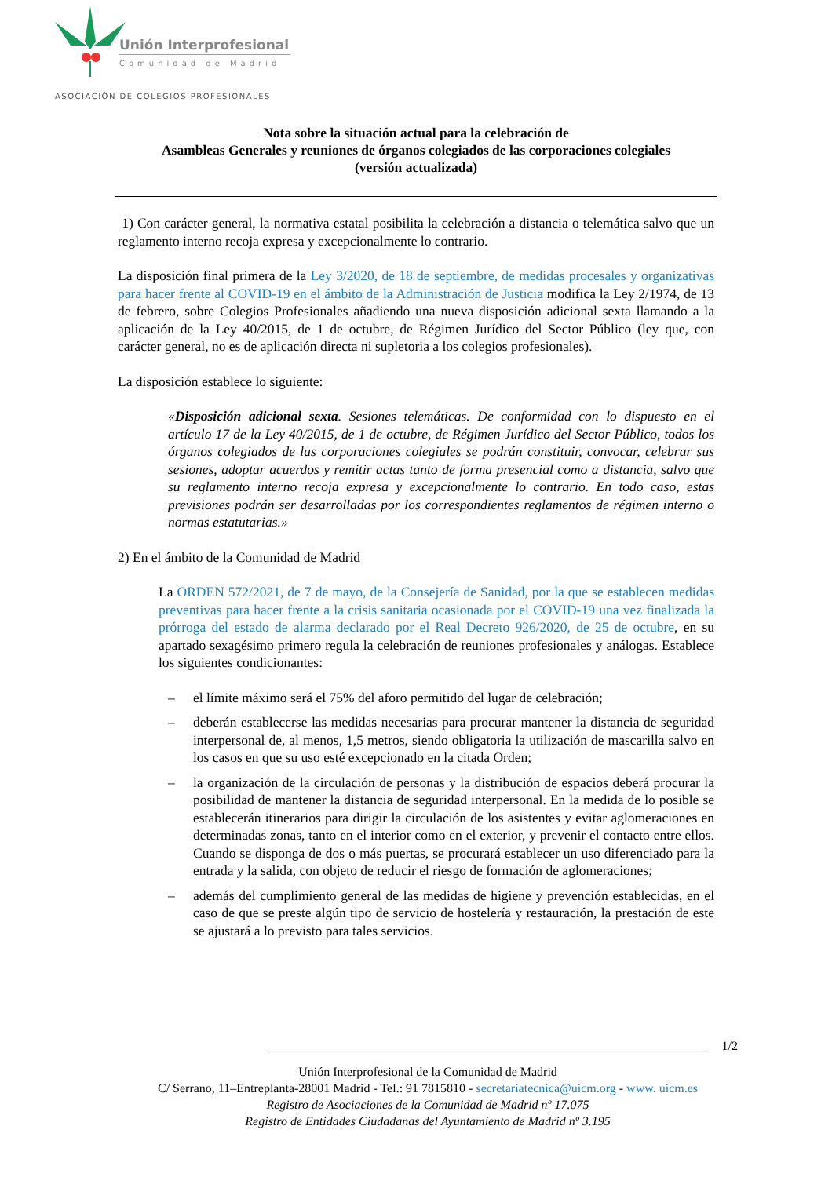Unión Interprofesional
Comunidad de Madrid
ASOCIACIÓN DE COLEGIOS PROFESIONALES
Nota sobre la situación actual para la celebración de
Asambleas Generales y reuniones de órganos colegiados de las corporaciones colegiales
(versión actualizada)
1) Con carácter general, la normativa estatal posibilita la celebración a distancia o telemática salvo que un reglamento interno recoja expresa y excepcionalmente lo contrario.
La disposición final primera de la Ley 3/2020, de 18 de septiembre, de medidas procesales y organizativas para hacer frente al COVID-19 en el ámbito de la Administración de Justicia modifica la Ley 2/1974, de 13 de febrero, sobre Colegios Profesionales añadiendo una nueva disposición adicional sexta llamando a la aplicación de la Ley 40/2015, de 1 de octubre, de Régimen Jurídico del Sector Público (ley que, con carácter general, no es de aplicación directa ni supletoria a los colegios profesionales).
La disposición establece lo siguiente:
«Disposición adicional sexta. Sesiones telemáticas. De conformidad con lo dispuesto en el artículo 17 de la Ley 40/2015, de 1 de octubre, de Régimen Jurídico del Sector Público, todos los órganos colegiados de las corporaciones colegiales se podrán constituir, convocar, celebrar sus sesiones, adoptar acuerdos y remitir actas tanto de forma presencial como a distancia, salvo que su reglamento interno recoja expresa y excepcionalmente lo contrario. En todo caso, estas previsiones podrán ser desarrolladas por los correspondientes reglamentos de régimen interno o normas estatutarias.»
2) En el ámbito de la Comunidad de Madrid
La ORDEN 572/2021, de 7 de mayo, de la Consejería de Sanidad, por la que se establecen medidas preventivas para hacer frente a la crisis sanitaria ocasionada por el COVID-19 una vez finalizada la prórroga del estado de alarma declarado por el Real Decreto 926/2020, de 25 de octubre, en su apartado sexagésimo primero regula la celebración de reuniones profesionales y análogas. Establece los siguientes condicionantes:
– el límite máximo será el 75% del aforo permitido del lugar de celebración;
– deberán establecerse las medidas necesarias para procurar mantener la distancia de seguridad interpersonal de, al menos, 1,5 metros, siendo obligatoria la utilización de mascarilla salvo en los casos en que su uso esté excepcionado en la citada Orden;
– la organización de la circulación de personas y la distribución de espacios deberá procurar la posibilidad de mantener la distancia de seguridad interpersonal. En la medida de lo posible se establecerán itinerarios para dirigir la circulación de los asistentes y evitar aglomeraciones en determinadas zonas, tanto en el interior como en el exterior, y prevenir el contacto entre ellos. Cuando se disponga de dos o más puertas, se procurará establecer un uso diferenciado para la entrada y la salida, con objeto de reducir el riesgo de formación de aglomeraciones;
– además del cumplimiento general de las medidas de higiene y prevención establecidas, en el caso de que se preste algún tipo de servicio de hostelería y restauración, la prestación de este se ajustará a lo previsto para tales servicios.
______________________________________________________________________ 1/2
Unión Interprofesional de la Comunidad de Madrid
C/ Serrano, 11–Entreplanta-28001 Madrid - Tel.: 91 7815810 - secretariatecnica@uicm.org - www. uicm.es
Registro de Asociaciones de la Comunidad de Madrid nº 17.075
Registro de Entidades Ciudadanas del Ayuntamiento de Madrid nº 3.195